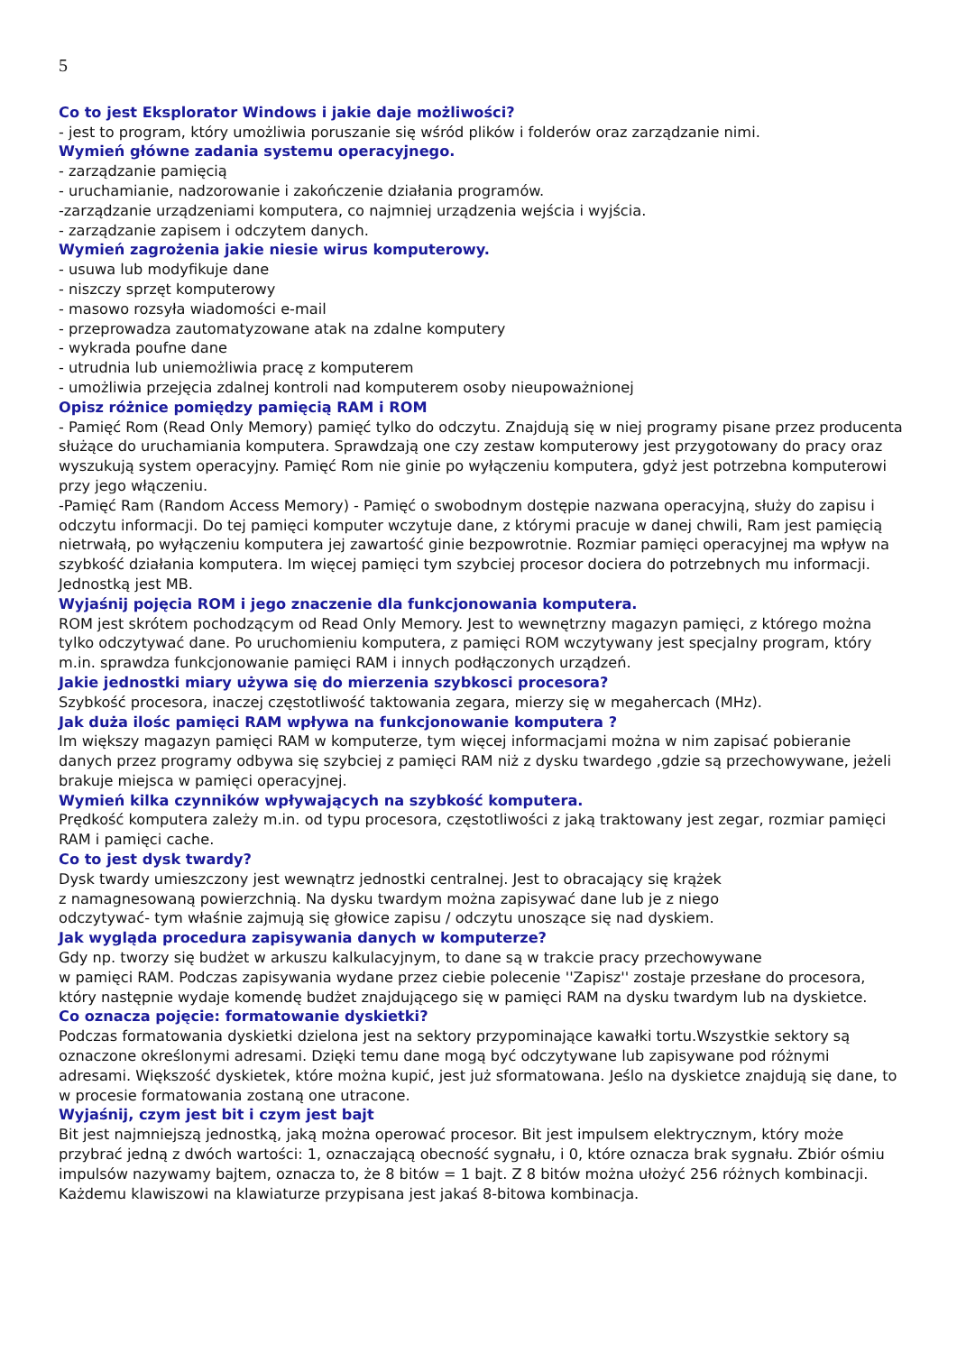5
Co to jest Eksplorator Windows i jakie daje możliwości?
- jest to program, który umożliwia poruszanie się wśród plików i folderów oraz zarządzanie nimi.
Wymień główne zadania systemu operacyjnego.
- zarządzanie pamięcią
- uruchamianie, nadzorowanie i zakończenie działania programów.
-zarządzanie urządzeniami komputera, co najmniej urządzenia wejścia i wyjścia.
- zarządzanie zapisem i odczytem danych.
Wymień zagrożenia jakie niesie wirus komputerowy.
- usuwa lub modyfikuje dane
- niszczy sprzęt komputerowy
- masowo rozsyła wiadomości e-mail
- przeprowadza zautomatyzowane atak na zdalne komputery
- wykrada poufne dane
- utrudnia lub uniemożliwia pracę z komputerem
- umożliwia przejęcia zdalnej kontroli nad komputerem osoby nieupoważnionej
Opisz różnice pomiędzy pamięcią RAM i ROM
- Pamięć Rom (Read Only Memory) pamięć tylko do odczytu. Znajdują się w niej programy pisane przez producenta służące do uruchamiania komputera. Sprawdzają one czy zestaw komputerowy jest przygotowany do pracy oraz wyszukują system operacyjny. Pamięć Rom nie ginie po wyłączeniu komputera, gdyż jest potrzebna komputerowi przy jego włączeniu.
-Pamięć Ram (Random Access Memory) - Pamięć o swobodnym dostępie nazwana operacyjną, służy do zapisu i odczytu informacji. Do tej pamięci komputer wczytuje dane, z którymi pracuje w danej chwili, Ram jest pamięcią nietrwałą, po wyłączeniu komputera jej zawartość ginie bezpowrotnie. Rozmiar pamięci operacyjnej ma wpływ na szybkość działania komputera. Im więcej pamięci tym szybciej procesor dociera do potrzebnych mu informacji. Jednostką jest MB.
Wyjaśnij pojęcia ROM i jego znaczenie dla funkcjonowania komputera.
ROM jest skrótem pochodzącym od Read Only Memory. Jest to wewnętrzny magazyn pamięci, z którego można tylko odczytywać dane. Po uruchomieniu komputera, z pamięci ROM wczytywany jest specjalny program, który m.in. sprawdza funkcjonowanie pamięci RAM i innych podłączonych urządzeń.
Jakie jednostki miary używa się do mierzenia szybkosci procesora?
Szybkość procesora, inaczej częstotliwość taktowania zegara, mierzy się w megahercach (MHz).
Jak duża ilośc pamięci RAM wpływa na funkcjonowanie komputera ?
Im większy magazyn pamięci RAM w komputerze, tym więcej informacjami można w nim zapisać pobieranie danych przez programy odbywa się szybciej z pamięci RAM niż z dysku twardego ,gdzie są przechowywane, jeżeli brakuje miejsca w pamięci operacyjnej.
Wymień kilka czynników wpływających na szybkość komputera.
Prędkość komputera zależy m.in. od typu procesora, częstotliwości z jaką traktowany jest zegar, rozmiar pamięci RAM i pamięci cache.
Co to jest dysk twardy?
Dysk twardy umieszczony jest wewnątrz jednostki centralnej. Jest to obracający się krążek
z namagnesowaną powierzchnią. Na dysku twardym można zapisywać dane lub je z niego
odczytywać- tym właśnie zajmują się głowice zapisu / odczytu unoszące się nad dyskiem.
Jak wygląda procedura zapisywania danych w komputerze?
Gdy np. tworzy się budżet w arkuszu kalkulacyjnym, to dane są w trakcie pracy przechowywane
w pamięci RAM. Podczas zapisywania wydane przez ciebie polecenie ''Zapisz'' zostaje przesłane do procesora, który następnie wydaje komendę budżet znajdującego się w pamięci RAM na dysku twardym lub na dyskietce.
Co oznacza pojęcie: formatowanie dyskietki?
Podczas formatowania dyskietki dzielona jest na sektory przypominające kawałki tortu.Wszystkie sektory są oznaczone określonymi adresami. Dzięki temu dane mogą być odczytywane lub zapisywane pod różnymi adresami. Większość dyskietek, które można kupić, jest już sformatowana. Jeślo na dyskietce znajdują się dane, to w procesie formatowania zostaną one utracone.
Wyjaśnij, czym jest bit i czym jest bajt
Bit jest najmniejszą jednostką, jaką można operować procesor. Bit jest impulsem elektrycznym, który może przybrać jedną z dwóch wartości: 1, oznaczającą obecność sygnału, i 0, które oznacza brak sygnału. Zbiór ośmiu impulsów nazywamy bajtem, oznacza to, że 8 bitów = 1 bajt. Z 8 bitów można ułożyć 256 różnych kombinacji. Każdemu klawiszowi na klawiaturze przypisana jest jakaś 8-bitowa kombinacja.